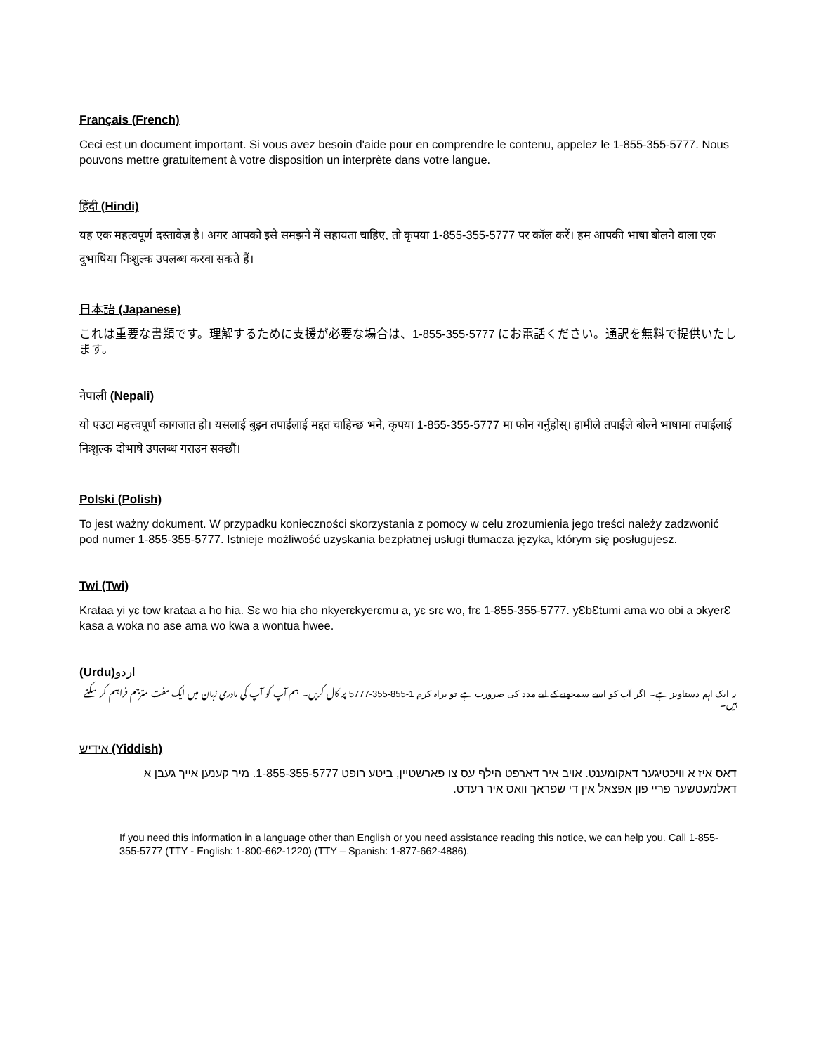Français (French)
Ceci est un document important. Si vous avez besoin d'aide pour en comprendre le contenu, appelez le 1-855-355-5777. Nous pouvons mettre gratuitement à votre disposition un interprète dans votre langue.
हिंदी (Hindi)
यह एक महत्वपूर्ण दस्तावेज़ है। अगर आपको इसे समझने में सहायता चाहिए, तो कृपया 1-855-355-5777 पर कॉल करें। हम आपकी भाषा बोलने वाला एक दुभाषिया निःशुल्क उपलब्ध करवा सकते हैं।
日本語 (Japanese)
これは重要な書類です。理解するために支援が必要な場合は、1-855-355-5777 にお電話ください。通訳を無料で提供いたします。
नेपाली (Nepali)
यो एउटा महत्त्वपूर्ण कागजात हो। यसलाई बुझ्न तपाईंलाई मद्दत चाहिन्छ भने, कृपया 1-855-355-5777 मा फोन गर्नुहोस्। हामीले तपाईंले बोल्ने भाषामा तपाईंलाई निःशुल्क दोभाषे उपलब्ध गराउन सक्छौं।
Polski (Polish)
To jest ważny dokument. W przypadku konieczności skorzystania z pomocy w celu zrozumienia jego treści należy zadzwonić pod numer 1-855-355-5777. Istnieje możliwość uzyskania bezpłatnej usługi tłumacza języka, którym się posługujesz.
Twi (Twi)
Krataa yi yɛ tow krataa a ho hia. Sɛ wo hia ɛho nkyerɛkyerɛmu a, yɛ srɛ wo, frɛ 1-855-355-5777. yƐbƐtumi ama wo obi a ɔkyerƐ kasa a woka no ase ama wo kwa a wontua hwee.
(Urdu)اردو
یہ ایک اہم دستاویز ہے۔ اگر آپ کو اسے سمجھنے کے لیے مدد کی ضرورت ہے تو براہ کرم 1-855-355-5777 پر کال کریں۔ ہم آپ کو آپ کی مادری زبان میں ایک مفت مترجم فراہم کر سکتے ہیں۔
אידיש (Yiddish)
דאס איז א וויכטיגער דאקומענט. אויב איר דארפט הילף עס צו פארשטיין, ביטע רופט 1-855-355-5777. מיר קענען אייך געבן א דאלמעטשער פריי פון אפצאל אין די שפראך וואס איר רעדט.
If you need this information in a language other than English or you need assistance reading this notice, we can help you. Call 1-855-355-5777 (TTY - English: 1-800-662-1220) (TTY – Spanish: 1-877-662-4886).